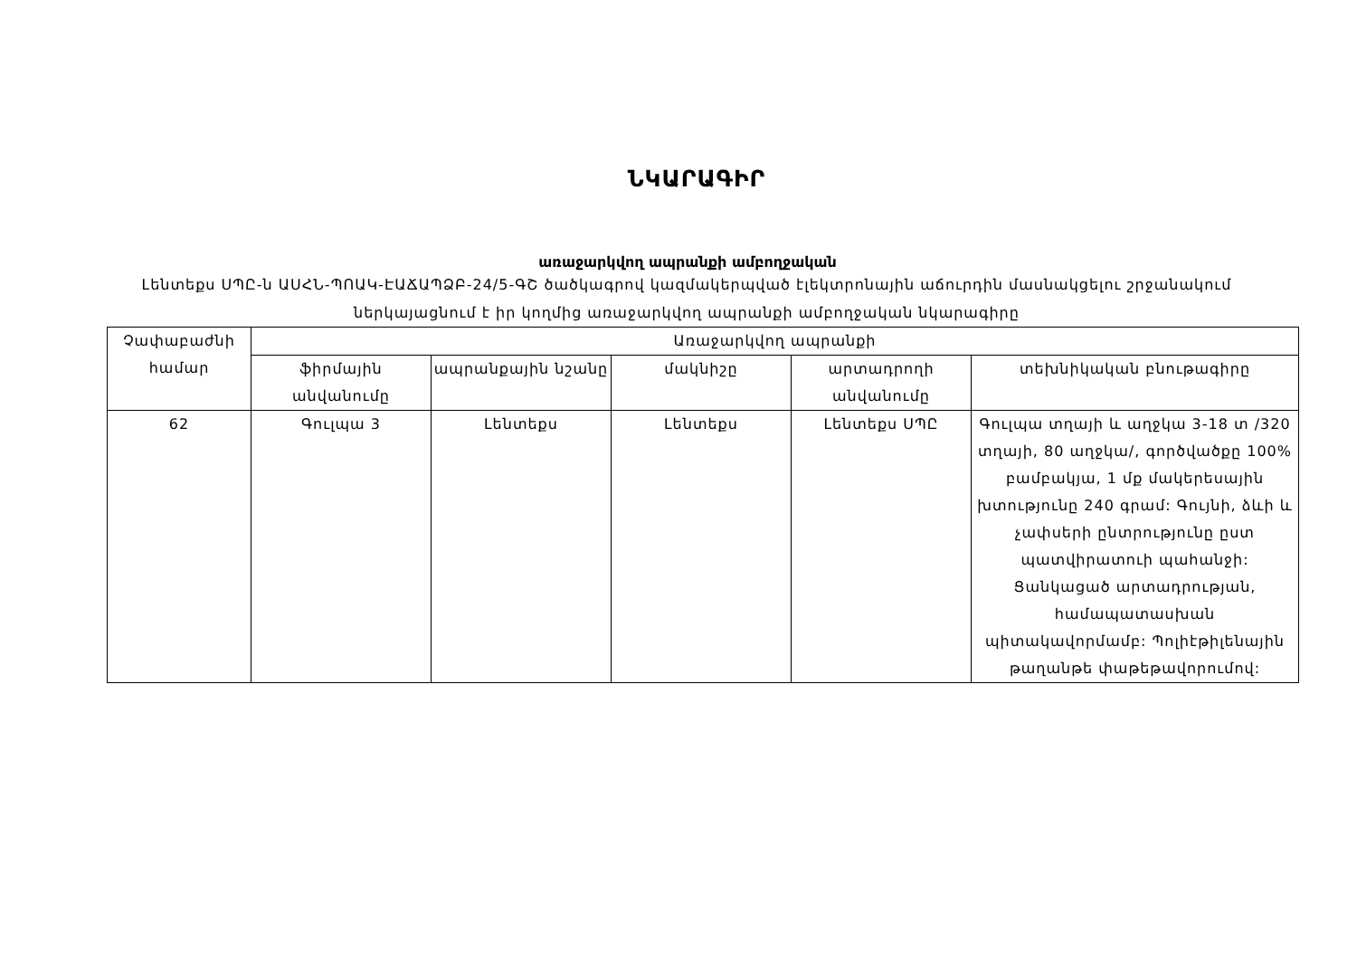ՆԿԱՐԱԳԻՐ
առաջարկվող ապրանքի ամբողջական
Լենտեքս ՍՊԸ-ն ԱՍՀՆ-ՊՈԱԿ-ԷԱՃԱՊՁԲ-24/5-ԳՇ ծածկագրով կազմակերպված էլեկտրոնային աճուրդին մասնակցելու շրջանակում ներկայացնում է իր կողմից առաջարկվող ապրանքի ամբողջական նկարագիրը
| Չափաբաժնի համար | Առաջարկվող ապրանքի | | | | |
| --- | --- | --- | --- | --- | --- |
| | ֆիրմային անվանումը | ապրանքային նշանը | մակնիշը | արտադրողի անվանումը | տեխնիկական բնութագիրը |
| 62 | Գուլպա 3 | Լենտեքս | Լենտեքս | Լենտեքս ՍՊԸ | Գուլպա տղայի և աղջկա 3-18 տ /320 տղայի, 80 աղջկա/, գործվածքը 100% բամբակյա, 1 մք մակերեսային խտությունը 240 գրամ: Գույնի, ձևի և չափսերի ընտրությունը ըստ պատվիրատուի պահանջի: Ցանկացած արտադրության, համապատասխան պիտակավորմամբ: Պոլիէթիլենային թաղանթե փաթեթավորումով: |